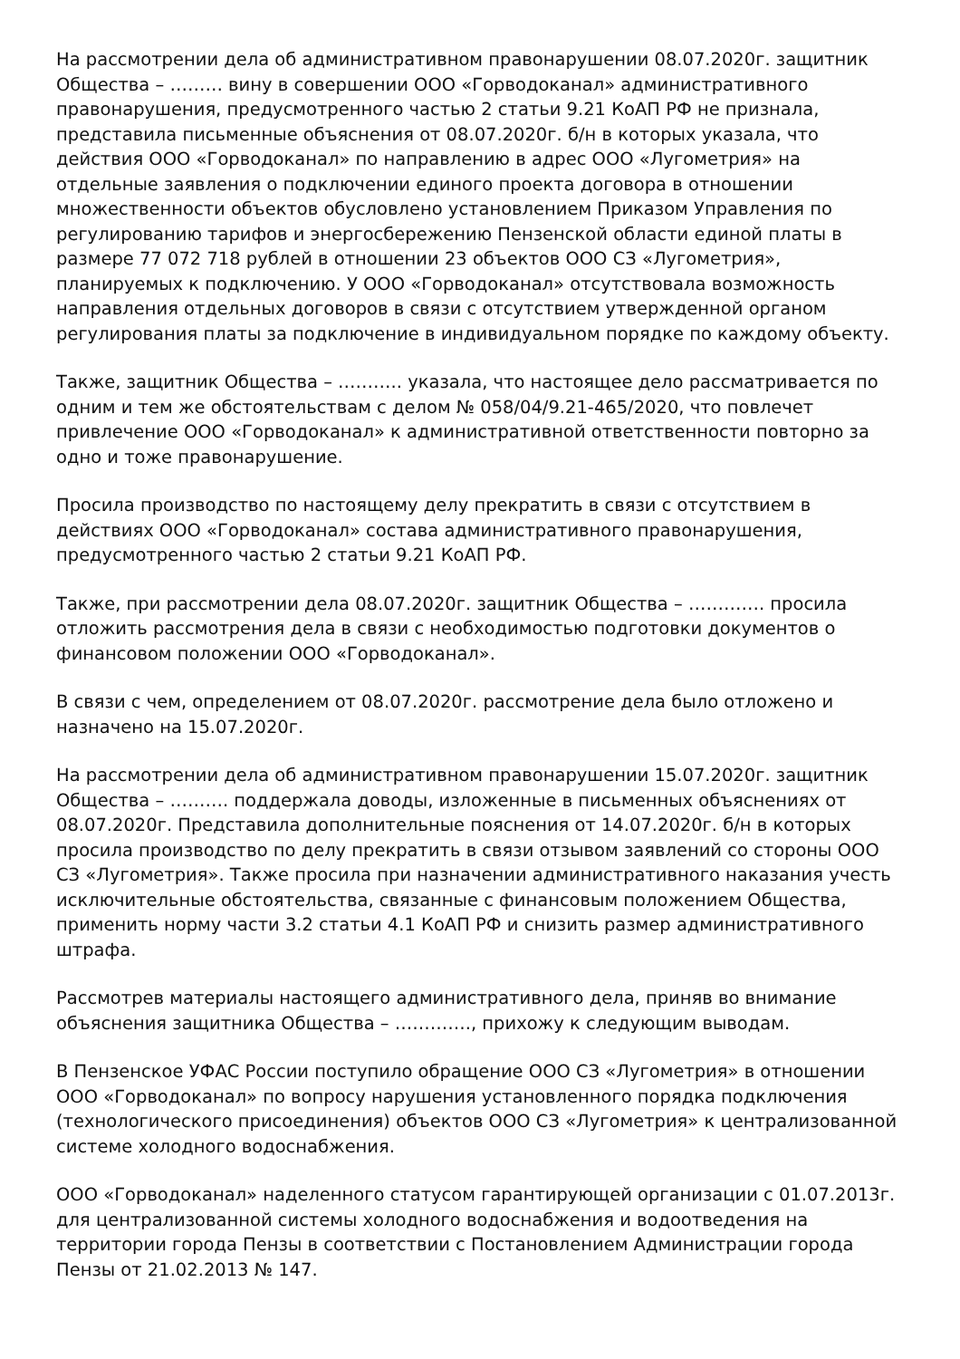На рассмотрении дела об административном правонарушении 08.07.2020г. защитник Общества – ……… вину в совершении ООО «Горводоканал» административного правонарушения, предусмотренного частью 2 статьи 9.21 КоАП РФ не признала, представила письменные объяснения от 08.07.2020г. б/н в которых указала, что действия ООО «Горводоканал» по направлению в адрес ООО «Лугометрия» на отдельные заявления о подключении единого проекта договора в отношении множественности объектов обусловлено установлением Приказом Управления по регулированию тарифов и энергосбережению Пензенской области единой платы в размере 77 072 718 рублей в отношении 23 объектов ООО СЗ «Лугометрия», планируемых к подключению. У ООО «Горводоканал» отсутствовала возможность направления отдельных договоров в связи с отсутствием утвержденной органом регулирования платы за подключение в индивидуальном порядке по каждому объекту.
Также, защитник Общества – ……….. указала, что настоящее дело рассматривается по одним и тем же обстоятельствам с делом № 058/04/9.21-465/2020, что повлечет привлечение ООО «Горводоканал» к административной ответственности повторно за одно и тоже правонарушение.
Просила производство по настоящему делу прекратить в связи с отсутствием в действиях ООО «Горводоканал» состава административного правонарушения, предусмотренного частью 2 статьи 9.21 КоАП РФ.
Также, при рассмотрении дела 08.07.2020г. защитник Общества – …………. просила отложить рассмотрения дела в связи с необходимостью подготовки документов о финансовом положении ООО «Горводоканал».
В связи с чем, определением от 08.07.2020г. рассмотрение дела было отложено и назначено на 15.07.2020г.
На рассмотрении дела об административном правонарушении 15.07.2020г. защитник Общества – ………. поддержала доводы, изложенные в письменных объяснениях от 08.07.2020г. Представила дополнительные пояснения от 14.07.2020г. б/н в которых просила производство по делу прекратить в связи отзывом заявлений со стороны ООО СЗ «Лугометрия». Также просила при назначении административного наказания учесть исключительные обстоятельства, связанные с финансовым положением Общества, применить норму части 3.2 статьи 4.1 КоАП РФ и снизить размер административного штрафа.
Рассмотрев материалы настоящего административного дела, приняв во внимание объяснения защитника Общества – …………., прихожу к следующим выводам.
В Пензенское УФАС России поступило обращение ООО СЗ «Лугометрия» в отношении ООО «Горводоканал» по вопросу нарушения установленного порядка подключения (технологического присоединения) объектов ООО СЗ «Лугометрия» к централизованной системе холодного водоснабжения.
ООО «Горводоканал» наделенного статусом гарантирующей организации с 01.07.2013г. для централизованной системы холодного водоснабжения и водоотведения на территории города Пензы в соответствии с Постановлением Администрации города Пензы от 21.02.2013 № 147.